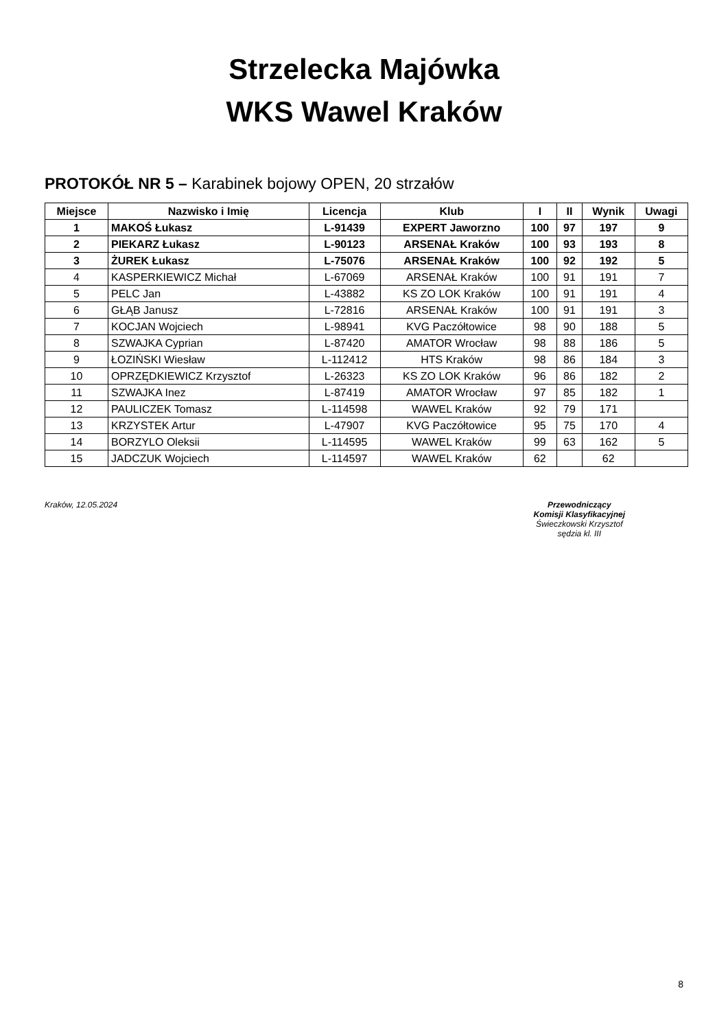Strzelecka Majówka
WKS Wawel Kraków
PROTOKÓŁ NR 5 – Karabinek bojowy OPEN, 20 strzałów
| Miejsce | Nazwisko i Imię | Licencja | Klub | I | II | Wynik | Uwagi |
| --- | --- | --- | --- | --- | --- | --- | --- |
| 1 | MAKOŚ Łukasz | L-91439 | EXPERT Jaworzno | 100 | 97 | 197 | 9 |
| 2 | PIEKARZ Łukasz | L-90123 | ARSENAŁ Kraków | 100 | 93 | 193 | 8 |
| 3 | ŻUREK Łukasz | L-75076 | ARSENAŁ Kraków | 100 | 92 | 192 | 5 |
| 4 | KASPERKIEWICZ Michał | L-67069 | ARSENAŁ Kraków | 100 | 91 | 191 | 7 |
| 5 | PELC Jan | L-43882 | KS ZO LOK Kraków | 100 | 91 | 191 | 4 |
| 6 | GŁĄB Janusz | L-72816 | ARSENAŁ Kraków | 100 | 91 | 191 | 3 |
| 7 | KOCJAN Wojciech | L-98941 | KVG Paczółtowice | 98 | 90 | 188 | 5 |
| 8 | SZWAJKA Cyprian | L-87420 | AMATOR Wrocław | 98 | 88 | 186 | 5 |
| 9 | ŁOZIŃSKI Wiesław | L-112412 | HTS Kraków | 98 | 86 | 184 | 3 |
| 10 | OPRZĘDKIEWICZ Krzysztof | L-26323 | KS ZO LOK Kraków | 96 | 86 | 182 | 2 |
| 11 | SZWAJKA Inez | L-87419 | AMATOR Wrocław | 97 | 85 | 182 | 1 |
| 12 | PAULICZEK Tomasz | L-114598 | WAWEL Kraków | 92 | 79 | 171 | |
| 13 | KRZYSTEK Artur | L-47907 | KVG Paczółtowice | 95 | 75 | 170 | 4 |
| 14 | BORZYLO Oleksii | L-114595 | WAWEL Kraków | 99 | 63 | 162 | 5 |
| 15 | JADCZUK Wojciech | L-114597 | WAWEL Kraków | 62 | | 62 | |
Kraków, 12.05.2024 Przewodniczący
Komisji Klasyfikacyjnej
Świeczkowski Krzysztof
sędzia kl. III
8